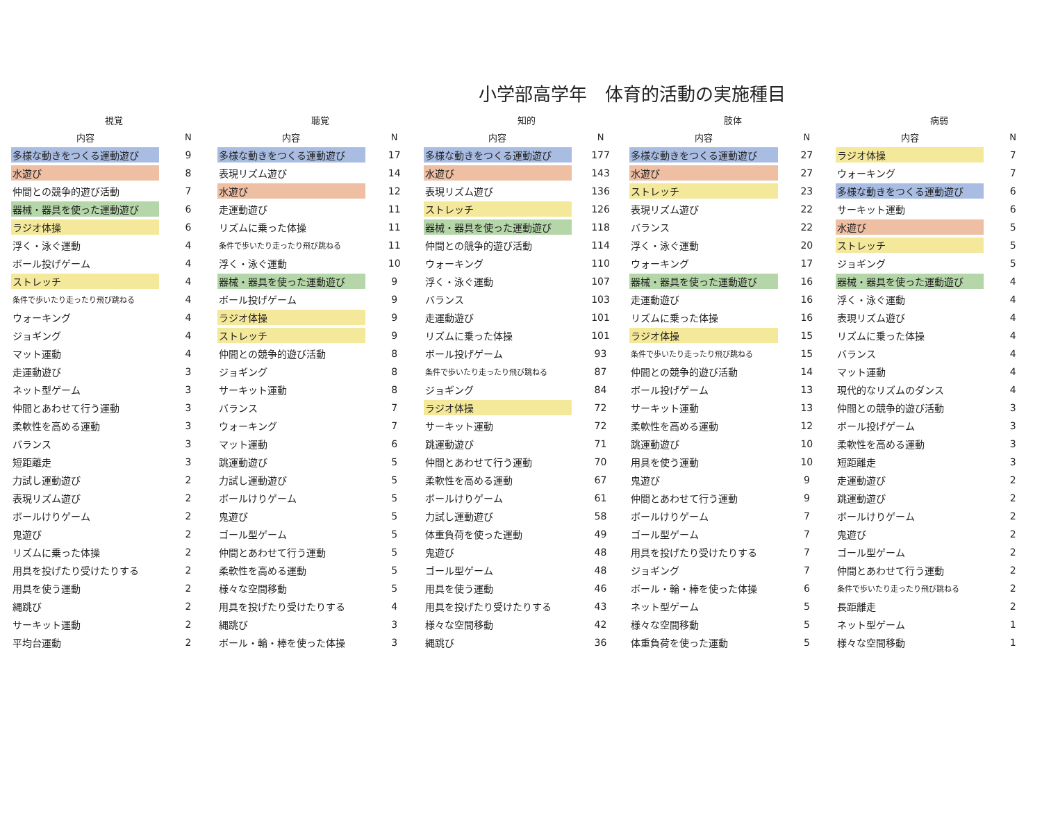小学部高学年　体育的活動の実施種目
| 視覚 | | 聴覚 | | 知的 | | 肢体 | | 病弱 | |
| --- | --- | --- | --- | --- | --- | --- | --- | --- | --- |
| 内容 | N | 内容 | N | 内容 | N | 内容 | N | 内容 | N |
| 多様な動きをつくる運動遊び | 9 | 多様な動きをつくる運動遊び | 17 | 多様な動きをつくる運動遊び | 177 | 多様な動きをつくる運動遊び | 27 | ラジオ体操 | 7 |
| 水遊び | 8 | 表現リズム遊び | 14 | 水遊び | 143 | 水遊び | 27 | ウォーキング | 7 |
| 仲間との競争的遊び活動 | 7 | 水遊び | 12 | 表現リズム遊び | 136 | ストレッチ | 23 | 多様な動きをつくる運動遊び | 6 |
| 器械・器具を使った運動遊び | 6 | 走運動遊び | 11 | ストレッチ | 126 | 表現リズム遊び | 22 | サーキット運動 | 6 |
| ラジオ体操 | 6 | リズムに乗った体操 | 11 | 器械・器具を使った運動遊び | 118 | バランス | 22 | 水遊び | 5 |
| 浮く・泳ぐ運動 | 4 | 条件で歩いたり走ったり飛び跳ねる | 11 | 仲間との競争的遊び活動 | 114 | 浮く・泳ぐ運動 | 20 | ストレッチ | 5 |
| ボール投げゲーム | 4 | 浮く・泳ぐ運動 | 10 | ウォーキング | 110 | ウォーキング | 17 | ジョギング | 5 |
| ストレッチ | 4 | 器械・器具を使った運動遊び | 9 | 浮く・泳ぐ運動 | 107 | 器械・器具を使った運動遊び | 16 | 器械・器具を使った運動遊び | 4 |
| 条件で歩いたり走ったり飛び跳ねる | 4 | ボール投げゲーム | 9 | バランス | 103 | 走運動遊び | 16 | 浮く・泳ぐ運動 | 4 |
| ウォーキング | 4 | ラジオ体操 | 9 | 走運動遊び | 101 | リズムに乗った体操 | 16 | 表現リズム遊び | 4 |
| ジョギング | 4 | ストレッチ | 9 | リズムに乗った体操 | 101 | ラジオ体操 | 15 | リズムに乗った体操 | 4 |
| マット運動 | 4 | 仲間との競争的遊び活動 | 8 | ボール投げゲーム | 93 | 条件で歩いたり走ったり飛び跳ねる | 15 | バランス | 4 |
| 走運動遊び | 3 | ジョギング | 8 | 条件で歩いたり走ったり飛び跳ねる | 87 | 仲間との競争的遊び活動 | 14 | マット運動 | 4 |
| ネット型ゲーム | 3 | サーキット運動 | 8 | ジョギング | 84 | ボール投げゲーム | 13 | 現代的なリズムのダンス | 4 |
| 仲間とあわせて行う運動 | 3 | バランス | 7 | ラジオ体操 | 72 | サーキット運動 | 13 | 仲間との競争的遊び活動 | 3 |
| 柔軟性を高める運動 | 3 | ウォーキング | 7 | サーキット運動 | 72 | 柔軟性を高める運動 | 12 | ボール投げゲーム | 3 |
| バランス | 3 | マット運動 | 6 | 跳運動遊び | 71 | 跳運動遊び | 10 | 柔軟性を高める運動 | 3 |
| 短距離走 | 3 | 跳運動遊び | 5 | 仲間とあわせて行う運動 | 70 | 用具を使う運動 | 10 | 短距離走 | 3 |
| 力試し運動遊び | 2 | 力試し運動遊び | 5 | 柔軟性を高める運動 | 67 | 鬼遊び | 9 | 走運動遊び | 2 |
| 表現リズム遊び | 2 | ボールけりゲーム | 5 | ボールけりゲーム | 61 | 仲間とあわせて行う運動 | 9 | 跳運動遊び | 2 |
| ボールけりゲーム | 2 | 鬼遊び | 5 | 力試し運動遊び | 58 | ボールけりゲーム | 7 | ボールけりゲーム | 2 |
| 鬼遊び | 2 | ゴール型ゲーム | 5 | 体重負荷を使った運動 | 49 | ゴール型ゲーム | 7 | 鬼遊び | 2 |
| リズムに乗った体操 | 2 | 仲間とあわせて行う運動 | 5 | 鬼遊び | 48 | 用具を投げたり受けたりする | 7 | ゴール型ゲーム | 2 |
| 用具を投げたり受けたりする | 2 | 柔軟性を高める運動 | 5 | ゴール型ゲーム | 48 | ジョギング | 7 | 仲間とあわせて行う運動 | 2 |
| 用具を使う運動 | 2 | 様々な空間移動 | 5 | 用具を使う運動 | 46 | ボール・輪・棒を使った体操 | 6 | 条件で歩いたり走ったり飛び跳ねる | 2 |
| 縄跳び | 2 | 用具を投げたり受けたりする | 4 | 用具を投げたり受けたりする | 43 | ネット型ゲーム | 5 | 長距離走 | 2 |
| サーキット運動 | 2 | 縄跳び | 3 | 様々な空間移動 | 42 | 様々な空間移動 | 5 | ネット型ゲーム | 1 |
| 平均台運動 | 2 | ボール・輪・棒を使った体操 | 3 | 縄跳び | 36 | 体重負荷を使った運動 | 5 | 様々な空間移動 | 1 |